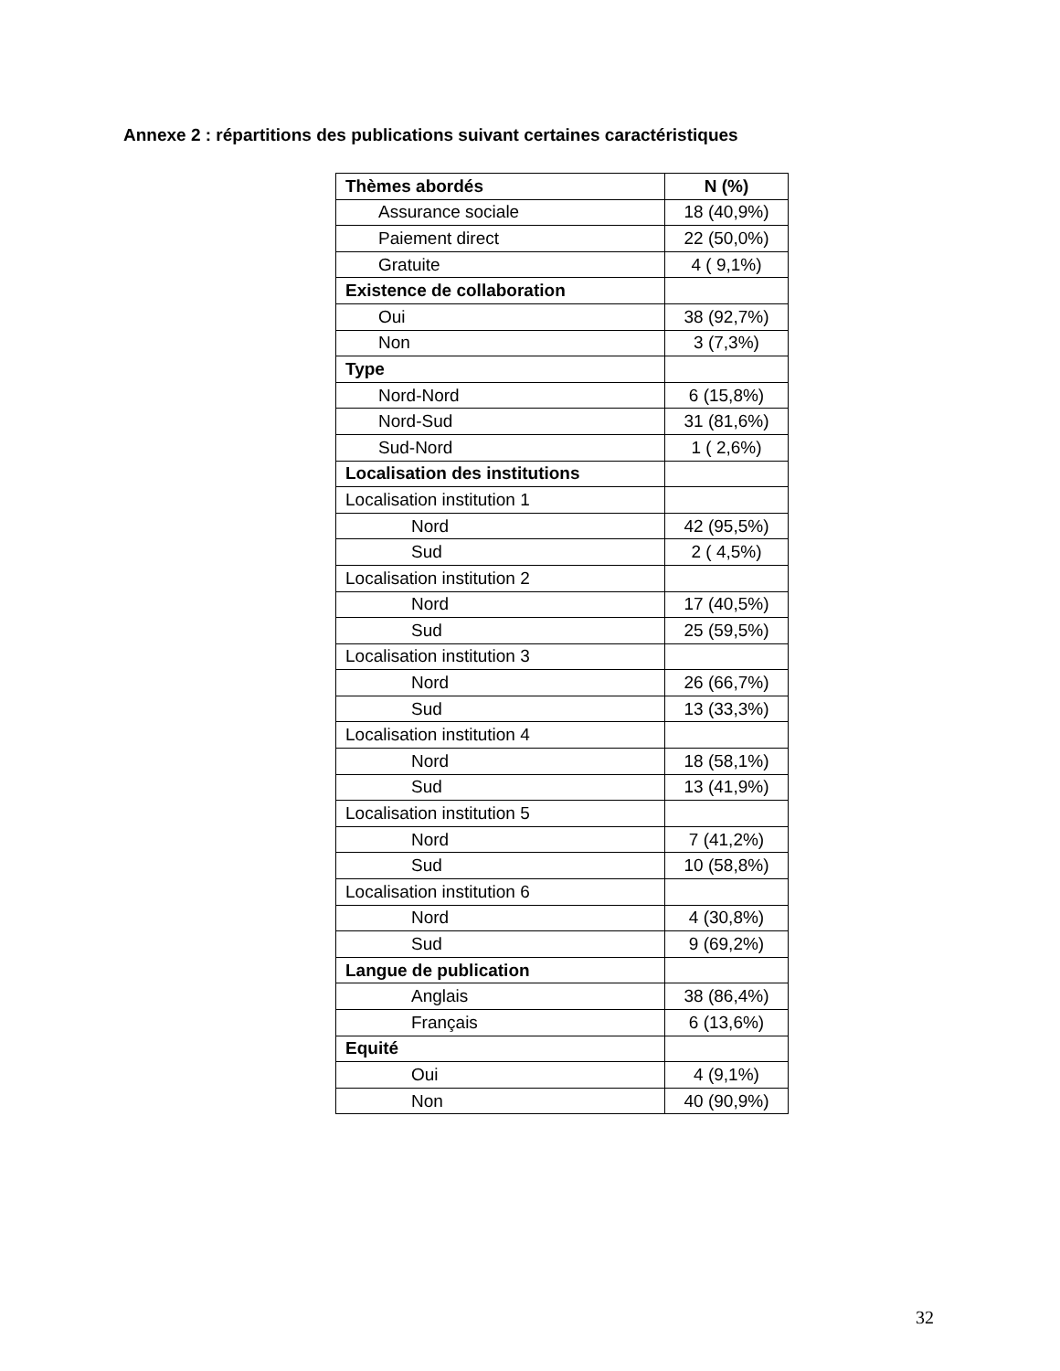Annexe 2 : répartitions des publications suivant certaines caractéristiques
| Thèmes abordés | N (%) |
| --- | --- |
| Assurance sociale | 18 (40,9%) |
| Paiement direct | 22 (50,0%) |
| Gratuite | 4 ( 9,1%) |
| Existence de collaboration | |
| Oui | 38 (92,7%) |
| Non | 3 (7,3%) |
| Type | |
| Nord-Nord | 6 (15,8%) |
| Nord-Sud | 31 (81,6%) |
| Sud-Nord | 1 ( 2,6%) |
| Localisation des institutions | |
| Localisation institution 1 | |
| Nord | 42 (95,5%) |
| Sud | 2 ( 4,5%) |
| Localisation institution 2 | |
| Nord | 17 (40,5%) |
| Sud | 25 (59,5%) |
| Localisation institution 3 | |
| Nord | 26 (66,7%) |
| Sud | 13 (33,3%) |
| Localisation institution 4 | |
| Nord | 18 (58,1%) |
| Sud | 13 (41,9%) |
| Localisation institution 5 | |
| Nord | 7 (41,2%) |
| Sud | 10 (58,8%) |
| Localisation institution 6 | |
| Nord | 4 (30,8%) |
| Sud | 9 (69,2%) |
| Langue de publication | |
| Anglais | 38 (86,4%) |
| Français | 6 (13,6%) |
| Equité | |
| Oui | 4 (9,1%) |
| Non | 40 (90,9%) |
32